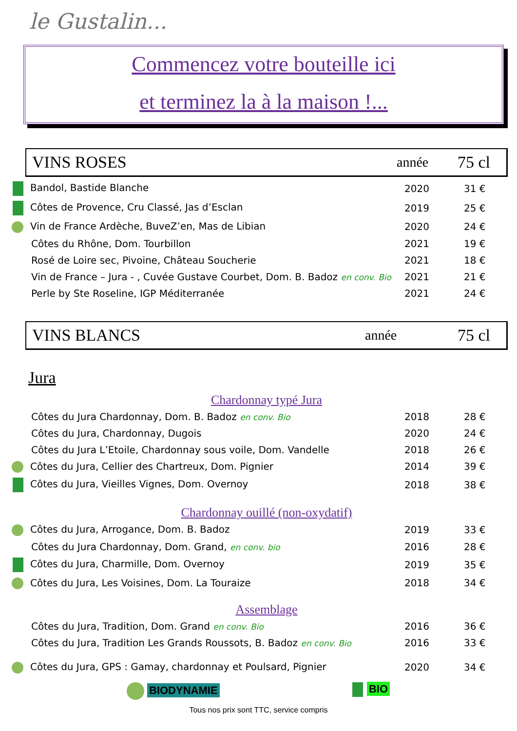le Gustalin...
Commencez votre bouteille ici
et terminez la à la maison !...
VINS ROSES
année
75 cl
| Bandol, Bastide Blanche | 2020 | 31 € |
| Côtes de Provence, Cru Classé, Jas d’Esclan | 2019 | 25 € |
| Vin de France Ardèche, BuveZ’en, Mas de Libian | 2020 | 24 € |
| Côtes du Rhône, Dom. Tourbillon | 2021 | 19 € |
| Rosé de Loire sec, Pivoine, Château Soucherie | 2021 | 18 € |
| Vin de France – Jura - , Cuvée Gustave Courbet, Dom. B. Badoz en conv. Bio | 2021 | 21 € |
| Perle by Ste Roseline, IGP Méditerranée | 2021 | 24 € |
VINS BLANCS
année
75 cl
Jura
Chardonnay typé Jura
| Côtes du Jura Chardonnay, Dom. B. Badoz en conv. Bio | 2018 | 28 € |
| Côtes du Jura, Chardonnay, Dugois | 2020 | 24 € |
| Côtes du Jura L’Etoile, Chardonnay sous voile, Dom. Vandelle | 2018 | 26 € |
| Côtes du Jura, Cellier des Chartreux, Dom. Pignier | 2014 | 39 € |
| Côtes du Jura, Vieilles Vignes, Dom. Overnoy | 2018 | 38 € |
Chardonnay ouillé (non-oxydatif)
| Côtes du Jura, Arrogance, Dom. B. Badoz | 2019 | 33 € |
| Côtes du Jura Chardonnay, Dom. Grand, en conv. bio | 2016 | 28 € |
| Côtes du Jura, Charmille, Dom. Overnoy | 2019 | 35 € |
| Côtes du Jura, Les Voisines, Dom. La Touraize | 2018 | 34 € |
Assemblage
| Côtes du Jura, Tradition, Dom. Grand en conv. Bio | 2016 | 36 € |
| Côtes du Jura, Tradition Les Grands Roussots, B. Badoz en conv. Bio | 2016 | 33 € |
| Côtes du Jura, GPS : Gamay, chardonnay et Poulsard, Pignier | 2020 | 34 € |
BIODYNAMIE BIO
Tous nos prix sont TTC, service compris